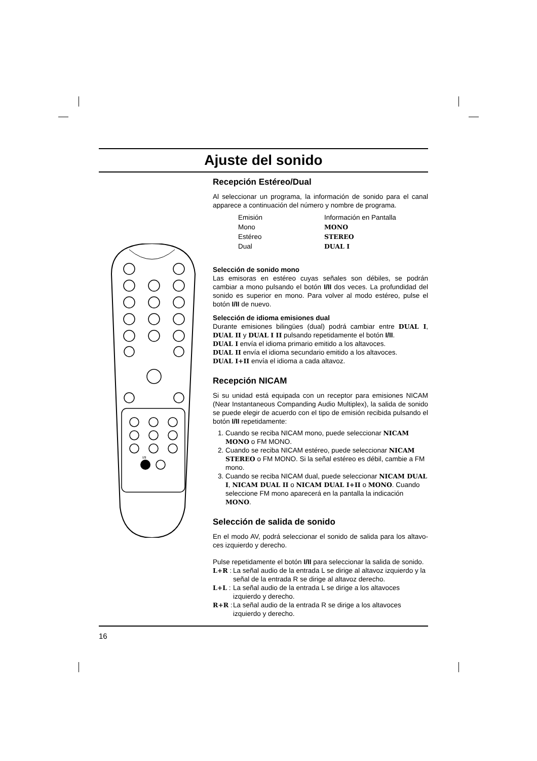Ajuste del sonido
I/II
Recepción Estéreo/Dual
Al seleccionar un programa, la información de sonido para el canal apparece a continuación del número y nombre de programa.
| Emisión | Información en Pantalla |
| --- | --- |
| Mono | MONO |
| Estéreo | STEREO |
| Dual | DUAL I |
Selección de sonido mono
Las emisoras en estéreo cuyas señales son débiles, se podrán cambiar a mono pulsando el botón I/II dos veces. La profundidad del sonido es superior en mono. Para volver al modo estéreo, pulse el botón I/II de nuevo.
Selección de idioma emisiones dual
Durante emisiones bilingües (dual) podrá cambiar entre DUAL I, DUAL II y DUAL I II pulsando repetidamente el botón I/II.
DUAL I envía el idioma primario emitido a los altavoces.
DUAL II envía el idioma secundario emitido a los altavoces.
DUAL I+II envía el idioma a cada altavoz.
Recepción NICAM
Si su unidad está equipada con un receptor para emisiones NICAM (Near Instantaneous Companding Audio Multiplex), la salida de sonido se puede elegir de acuerdo con el tipo de emisión recibida pulsando el botón I/II repetidamente:
1. Cuando se reciba NICAM mono, puede seleccionar NICAM MONO o FM MONO.
2. Cuando se reciba NICAM estéreo, puede seleccionar NICAM STEREO o FM MONO. Si la señal estéreo es débil, cambie a FM mono.
3. Cuando se reciba NICAM dual, puede seleccionar NICAM DUAL I, NICAM DUAL II o NICAM DUAL I+II o MONO. Cuando seleccione FM mono aparecerá en la pantalla la indicación MONO.
Selección de salida de sonido
En el modo AV, podrá seleccionar el sonido de salida para los altavo-ces izquierdo y derecho.
Pulse repetidamente el botón I/II para seleccionar la salida de sonido.
L+R : La señal audio de la entrada L se dirige al altavoz izquierdo y la señal de la entrada R se dirige al altavoz derecho.
L+L : La señal audio de la entrada L se dirige a los altavoces izquierdo y derecho.
R+R : La señal audio de la entrada R se dirige a los altavoces izquierdo y derecho.
16